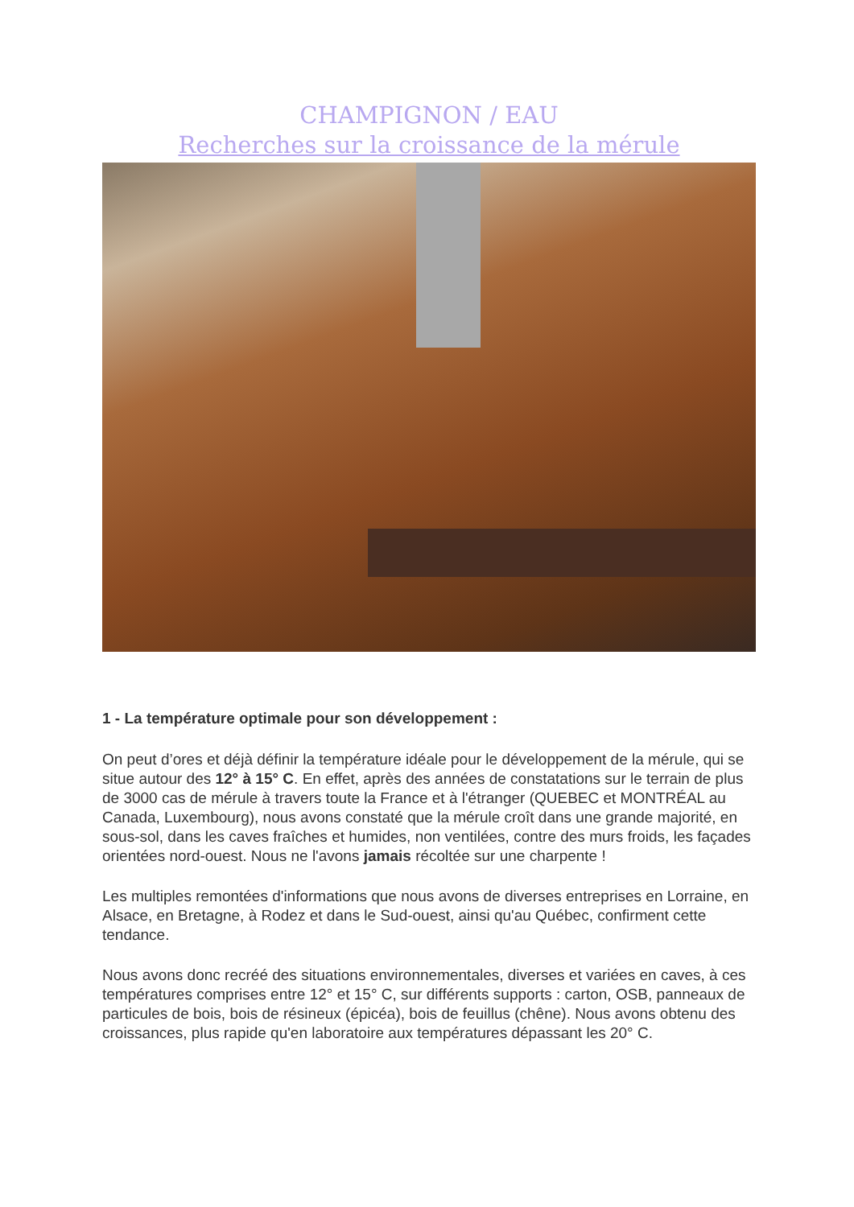CHAMPIGNON / EAU
Recherches sur la croissance de la mérule
1 - La température optimale pour son développement :
On peut d’ores et déjà définir la température idéale pour le développement de la mérule, qui se situe autour des 12° à 15° C. En effet, après des années de constatations sur le terrain de plus de 3000 cas de mérule à travers toute la France et à l'étranger (QUEBEC et MONTRÉAL au Canada, Luxembourg), nous avons constaté que la mérule croît dans une grande majorité, en sous-sol, dans les caves fraîches et humides, non ventilées, contre des murs froids, les façades orientées nord-ouest. Nous ne l'avons jamais récoltée sur une charpente !
Les multiples remontées d'informations que nous avons de diverses entreprises en Lorraine, en Alsace, en Bretagne, à Rodez et dans le Sud-ouest, ainsi qu'au Québec, confirment cette tendance.
Nous avons donc recréé des situations environnementales, diverses et variées en caves, à ces températures comprises entre 12° et 15° C, sur différents supports : carton, OSB, panneaux de particules de bois, bois de résineux (épicéa), bois de feuillus (chêne). Nous avons obtenu des croissances, plus rapide qu'en laboratoire aux températures dépassant les 20° C.